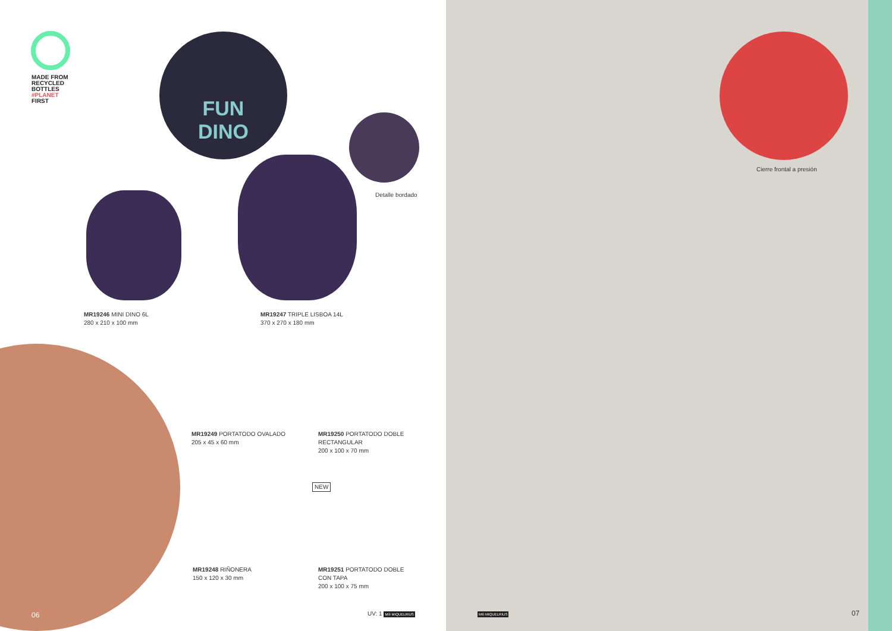MADE FROM
RECYCLED
BOTTLES
#PLANET
FIRST
FUN
DINO
Detalle bordado
MR19246 MINI DINO 6L
280 x 210 x 100 mm
MR19247 TRIPLE LISBOA 14L
370 x 270 x 180 mm
MR19249 PORTATODO OVALADO
205 x 45 x 60 mm
MR19250 PORTATODO DOBLE
RECTANGULAR
200 x 100 x 70 mm
NEW
MR19248 RIÑONERA
150 x 120 x 30 mm
MR19251 PORTATODO DOBLE
CON TAPA
200 x 100 x 75 mm
06 UV: 1 M® MIQUELRIUS
Cierre frontal a presión
M® MIQUELRIUS 07